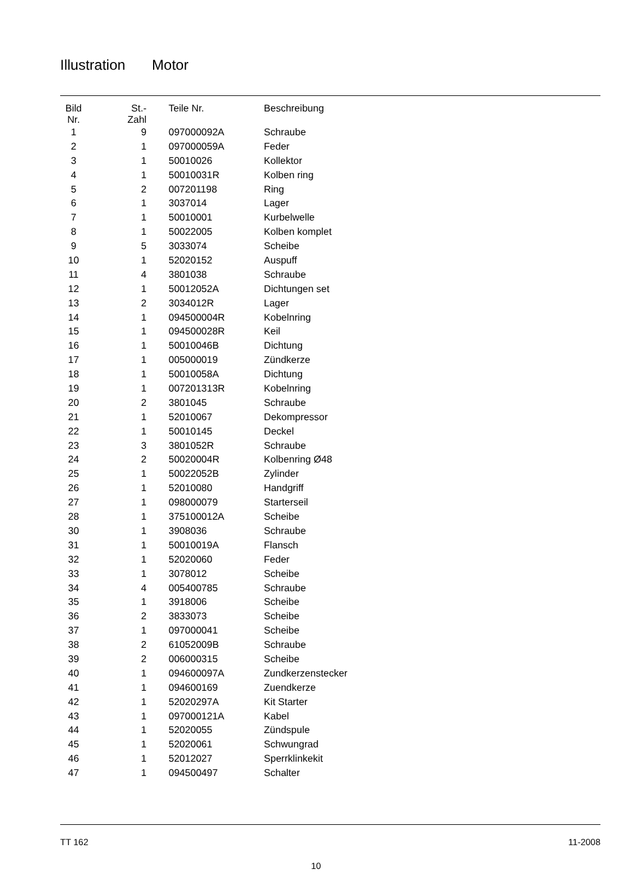Illustration Motor
| Bild Nr. | St.- Zahl | Teile Nr. | Beschreibung |
| --- | --- | --- | --- |
| 1 | 9 | 097000092A | Schraube |
| 2 | 1 | 097000059A | Feder |
| 3 | 1 | 50010026 | Kollektor |
| 4 | 1 | 50010031R | Kolben ring |
| 5 | 2 | 007201198 | Ring |
| 6 | 1 | 3037014 | Lager |
| 7 | 1 | 50010001 | Kurbelwelle |
| 8 | 1 | 50022005 | Kolben komplet |
| 9 | 5 | 3033074 | Scheibe |
| 10 | 1 | 52020152 | Auspuff |
| 11 | 4 | 3801038 | Schraube |
| 12 | 1 | 50012052A | Dichtungen set |
| 13 | 2 | 3034012R | Lager |
| 14 | 1 | 094500004R | Kobelnring |
| 15 | 1 | 094500028R | Keil |
| 16 | 1 | 50010046B | Dichtung |
| 17 | 1 | 005000019 | Zündkerze |
| 18 | 1 | 50010058A | Dichtung |
| 19 | 1 | 007201313R | Kobelnring |
| 20 | 2 | 3801045 | Schraube |
| 21 | 1 | 52010067 | Dekompressor |
| 22 | 1 | 50010145 | Deckel |
| 23 | 3 | 3801052R | Schraube |
| 24 | 2 | 50020004R | Kolbenring Ø48 |
| 25 | 1 | 50022052B | Zylinder |
| 26 | 1 | 52010080 | Handgriff |
| 27 | 1 | 098000079 | Starterseil |
| 28 | 1 | 375100012A | Scheibe |
| 30 | 1 | 3908036 | Schraube |
| 31 | 1 | 50010019A | Flansch |
| 32 | 1 | 52020060 | Feder |
| 33 | 1 | 3078012 | Scheibe |
| 34 | 4 | 005400785 | Schraube |
| 35 | 1 | 3918006 | Scheibe |
| 36 | 2 | 3833073 | Scheibe |
| 37 | 1 | 097000041 | Scheibe |
| 38 | 2 | 61052009B | Schraube |
| 39 | 2 | 006000315 | Scheibe |
| 40 | 1 | 094600097A | Zundkerzenstecker |
| 41 | 1 | 094600169 | Zuendkerze |
| 42 | 1 | 52020297A | Kit Starter |
| 43 | 1 | 097000121A | Kabel |
| 44 | 1 | 52020055 | Zündspule |
| 45 | 1 | 52020061 | Schwungrad |
| 46 | 1 | 52012027 | Sperrklinkekit |
| 47 | 1 | 094500497 | Schalter |
TT 162 11-2008
10